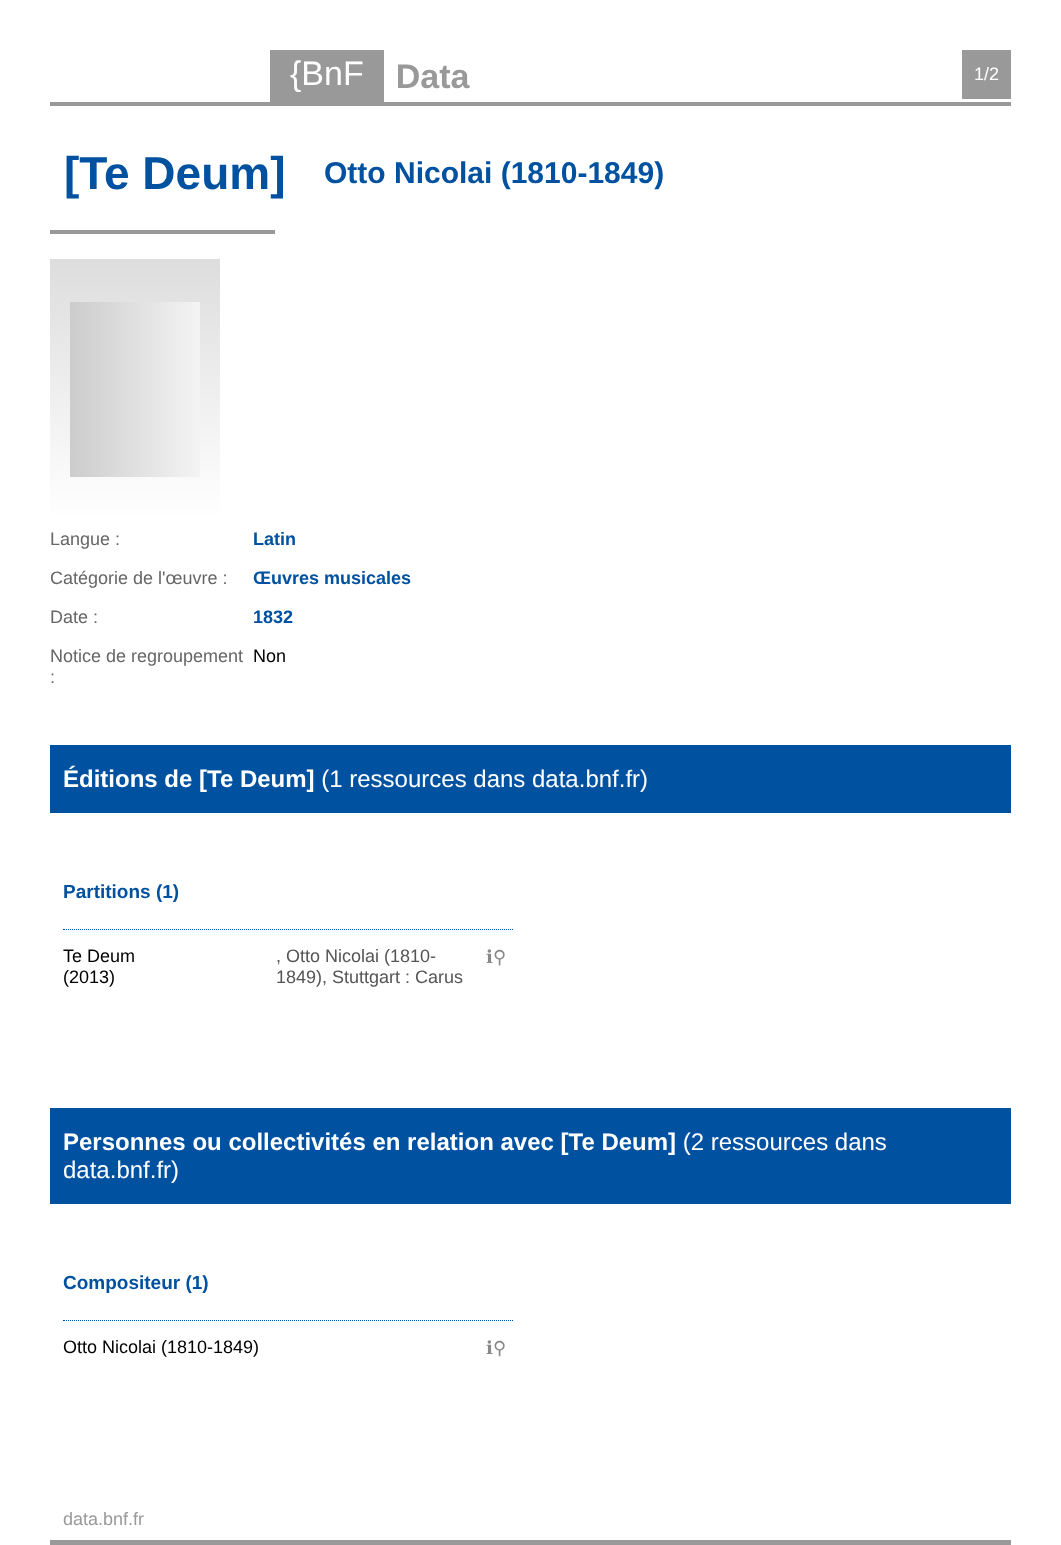{BnF Data 1/2
[Te Deum]
Otto Nicolai (1810-1849)
Langue : Latin
Catégorie de l'œuvre : Œuvres musicales
Date : 1832
Notice de regroupement : Non
Éditions de [Te Deum] (1 ressources dans data.bnf.fr)
Partitions (1)
Te Deum
(2013)
, Otto Nicolai (1810-1849), Stuttgart : Carus
ℹ⚲
Personnes ou collectivités en relation avec [Te Deum] (2 ressources dans data.bnf.fr)
Compositeur (1)
Otto Nicolai (1810-1849) ℹ⚲
data.bnf.fr